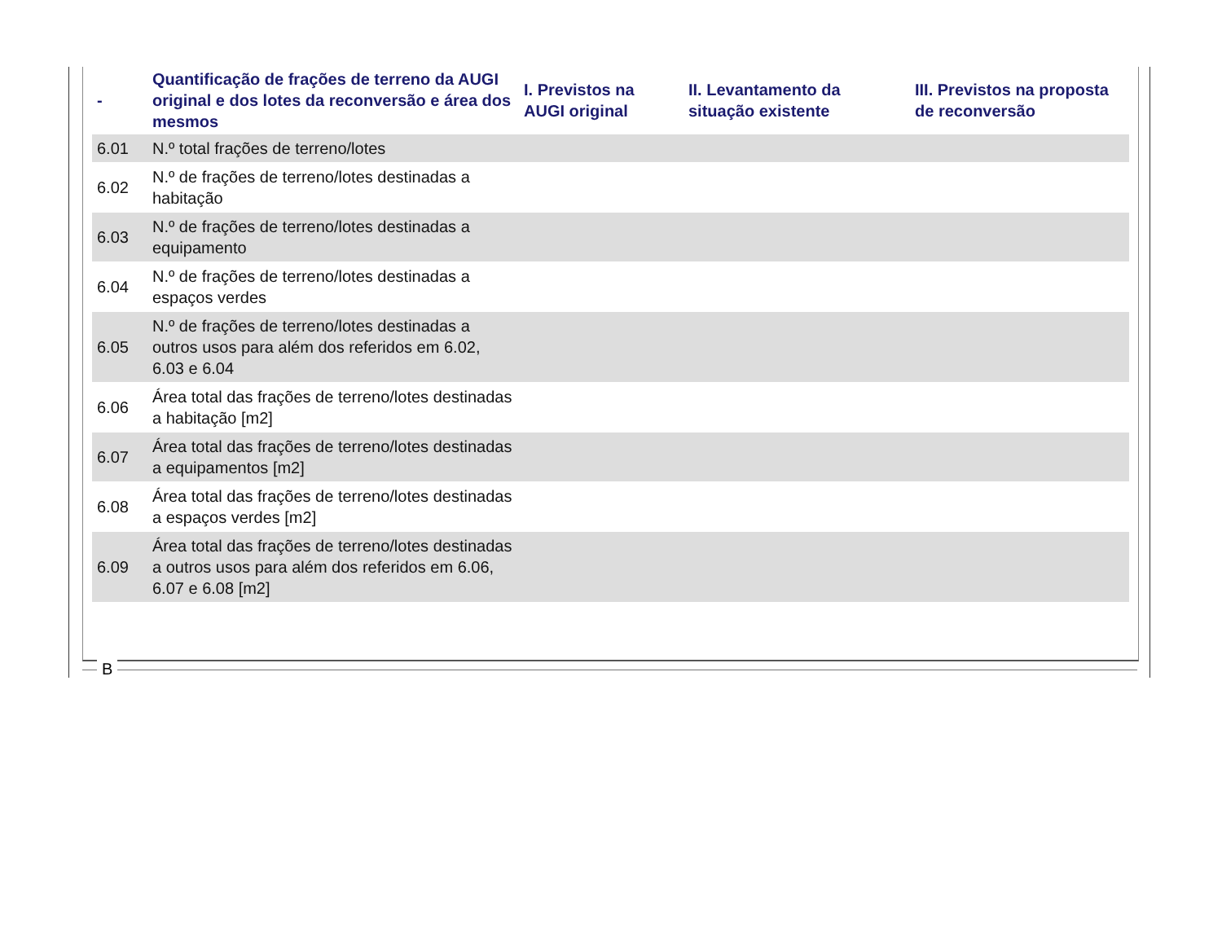| - | Quantificação de frações de terreno da AUGI original e dos lotes da reconversão e área dos mesmos | I. Previstos na AUGI original | II. Levantamento da situação existente | III. Previstos na proposta de reconversão |
| --- | --- | --- | --- | --- |
| 6.01 | N.º total frações de terreno/lotes | | | |
| 6.02 | N.º de frações de terreno/lotes destinadas a habitação | | | |
| 6.03 | N.º de frações de terreno/lotes destinadas a equipamento | | | |
| 6.04 | N.º de frações de terreno/lotes destinadas a espaços verdes | | | |
| 6.05 | N.º de frações de terreno/lotes destinadas a outros usos para além dos referidos em 6.02, 6.03 e 6.04 | | | |
| 6.06 | Área total das frações de terreno/lotes destinadas a habitação [m2] | | | |
| 6.07 | Área total das frações de terreno/lotes destinadas a equipamentos [m2] | | | |
| 6.08 | Área total das frações de terreno/lotes destinadas a espaços verdes [m2] | | | |
| 6.09 | Área total das frações de terreno/lotes destinadas a outros usos para além dos referidos em 6.06, 6.07 e 6.08 [m2] | | | |
B